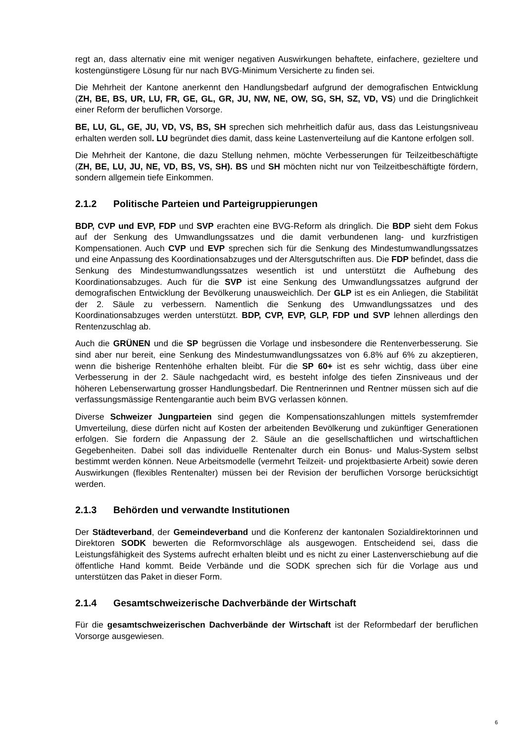regt an, dass alternativ eine mit weniger negativen Auswirkungen behaftete, einfachere, gezieltere und kostengünstigere Lösung für nur nach BVG-Minimum Versicherte zu finden sei.
Die Mehrheit der Kantone anerkennt den Handlungsbedarf aufgrund der demografischen Entwicklung (ZH, BE, BS, UR, LU, FR, GE, GL, GR, JU, NW, NE, OW, SG, SH, SZ, VD, VS) und die Dringlichkeit einer Reform der beruflichen Vorsorge.
BE, LU, GL, GE, JU, VD, VS, BS, SH sprechen sich mehrheitlich dafür aus, dass das Leistungsniveau erhalten werden soll. LU begründet dies damit, dass keine Lastenverteilung auf die Kantone erfolgen soll.
Die Mehrheit der Kantone, die dazu Stellung nehmen, möchte Verbesserungen für Teilzeitbeschäftigte (ZH, BE, LU, JU, NE, VD, BS, VS, SH). BS und SH möchten nicht nur von Teilzeitbeschäftigte fördern, sondern allgemein tiefe Einkommen.
2.1.2 Politische Parteien und Parteigruppierungen
BDP, CVP und EVP, FDP und SVP erachten eine BVG-Reform als dringlich. Die BDP sieht dem Fokus auf der Senkung des Umwandlungssatzes und die damit verbundenen lang- und kurzfristigen Kompensationen. Auch CVP und EVP sprechen sich für die Senkung des Mindestumwandlungssatzes und eine Anpassung des Koordinationsabzuges und der Altersgutschriften aus. Die FDP befindet, dass die Senkung des Mindestumwandlungssatzes wesentlich ist und unterstützt die Aufhebung des Koordinationsabzuges. Auch für die SVP ist eine Senkung des Umwandlungssatzes aufgrund der demografischen Entwicklung der Bevölkerung unausweichlich. Der GLP ist es ein Anliegen, die Stabilität der 2. Säule zu verbessern. Namentlich die Senkung des Umwandlungssatzes und des Koordinationsabzuges werden unterstützt. BDP, CVP, EVP, GLP, FDP und SVP lehnen allerdings den Rentenzuschlag ab.
Auch die GRÜNEN und die SP begrüssen die Vorlage und insbesondere die Rentenverbesserung. Sie sind aber nur bereit, eine Senkung des Mindestumwandlungssatzes von 6.8% auf 6% zu akzeptieren, wenn die bisherige Rentenhöhe erhalten bleibt. Für die SP 60+ ist es sehr wichtig, dass über eine Verbesserung in der 2. Säule nachgedacht wird, es besteht infolge des tiefen Zinsniveaus und der höheren Lebenserwartung grosser Handlungsbedarf. Die Rentnerinnen und Rentner müssen sich auf die verfassungsmässige Rentengarantie auch beim BVG verlassen können.
Diverse Schweizer Jungparteien sind gegen die Kompensationszahlungen mittels systemfremder Umverteilung, diese dürfen nicht auf Kosten der arbeitenden Bevölkerung und zukünftiger Generationen erfolgen. Sie fordern die Anpassung der 2. Säule an die gesellschaftlichen und wirtschaftlichen Gegebenheiten. Dabei soll das individuelle Rentenalter durch ein Bonus- und Malus-System selbst bestimmt werden können. Neue Arbeitsmodelle (vermehrt Teilzeit- und projektbasierte Arbeit) sowie deren Auswirkungen (flexibles Rentenalter) müssen bei der Revision der beruflichen Vorsorge berücksichtigt werden.
2.1.3 Behörden und verwandte Institutionen
Der Städteverband, der Gemeindeverband und die Konferenz der kantonalen Sozialdirektorinnen und Direktoren SODK bewerten die Reformvorschläge als ausgewogen. Entscheidend sei, dass die Leistungsfähigkeit des Systems aufrecht erhalten bleibt und es nicht zu einer Lastenverschiebung auf die öffentliche Hand kommt. Beide Verbände und die SODK sprechen sich für die Vorlage aus und unterstützen das Paket in dieser Form.
2.1.4 Gesamtschweizerische Dachverbände der Wirtschaft
Für die gesamtschweizerischen Dachverbände der Wirtschaft ist der Reformbedarf der beruflichen Vorsorge ausgewiesen.
6